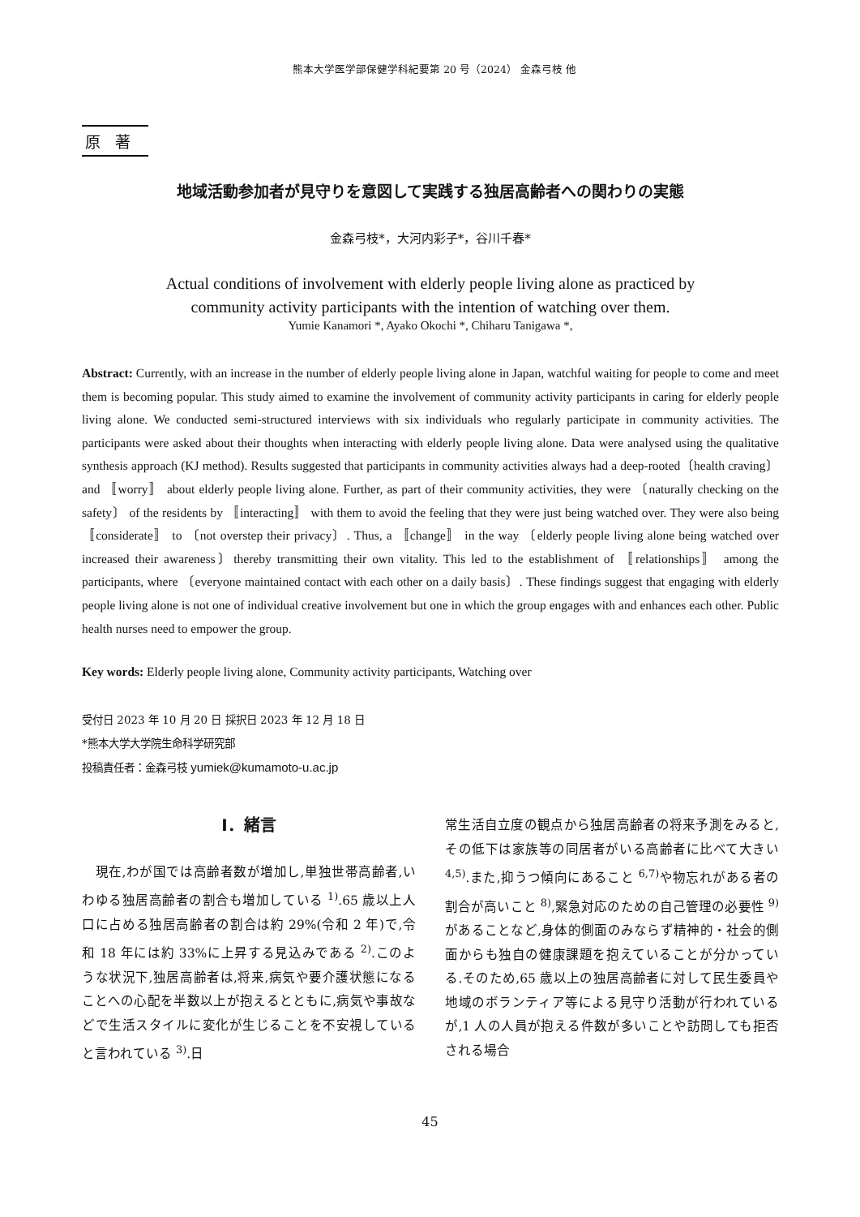熊本大学医学部保健学科紀要第 20 号（2024） 金森弓枝 他
原著
地域活動参加者が見守りを意図して実践する独居高齢者への関わりの実態
金森弓枝*，大河内彩子*，谷川千春*
Actual conditions of involvement with elderly people living alone as practiced by
community activity participants with the intention of watching over them.
Yumie Kanamori *, Ayako Okochi *, Chiharu Tanigawa *,
Abstract: Currently, with an increase in the number of elderly people living alone in Japan, watchful waiting for people to come and meet them is becoming popular. This study aimed to examine the involvement of community activity participants in caring for elderly people living alone. We conducted semi-structured interviews with six individuals who regularly participate in community activities. The participants were asked about their thoughts when interacting with elderly people living alone. Data were analysed using the qualitative synthesis approach (KJ method). Results suggested that participants in community activities always had a deep-rooted〔health craving〕 and 〚worry〛 about elderly people living alone. Further, as part of their community activities, they were 〔naturally checking on the safety〕 of the residents by 〚interacting〛 with them to avoid the feeling that they were just being watched over. They were also being 〚considerate〛 to 〔not overstep their privacy〕. Thus, a 〚change〛 in the way 〔elderly people living alone being watched over increased their awareness〕thereby transmitting their own vitality. This led to the establishment of 〚relationships〛 among the participants, where 〔everyone maintained contact with each other on a daily basis〕. These findings suggest that engaging with elderly people living alone is not one of individual creative involvement but one in which the group engages with and enhances each other. Public health nurses need to empower the group.
Key words: Elderly people living alone, Community activity participants, Watching over
受付日 2023 年 10 月 20 日 採択日 2023 年 12 月 18 日
*熊本大学大学院生命科学研究部
投稿責任者：金森弓枝 yumiek@kumamoto-u.ac.jp
Ⅰ．緒言
　現在,わが国では高齢者数が増加し,単独世帯高齢者,いわゆる独居高齢者の割合も増加している <sup>1)</sup>.65 歳以上人口に占める独居高齢者の割合は約 29%(令和 2 年)で,令和 18 年には約 33%に上昇する見込みである <sup>2)</sup>.このような状況下,独居高齢者は,将来,病気や要介護状態になることへの心配を半数以上が抱えるとともに,病気や事故などで生活スタイルに変化が生じることを不安視していると言われている <sup>3)</sup>.日
常生活自立度の観点から独居高齢者の将来予測をみると,その低下は家族等の同居者がいる高齢者に比べて大きい <sup>4,5)</sup>.また,抑うつ傾向にあること <sup>6,7)</sup>や物忘れがある者の割合が高いこと <sup>8)</sup>,緊急対応のための自己管理の必要性 <sup>9)</sup>があることなど,身体的側面のみならず精神的・社会的側面からも独自の健康課題を抱えていることが分かっている.そのため,65 歳以上の独居高齢者に対して民生委員や地域のボランティア等による見守り活動が行われているが,1 人の人員が抱える件数が多いことや訪問しても拒否される場合
45